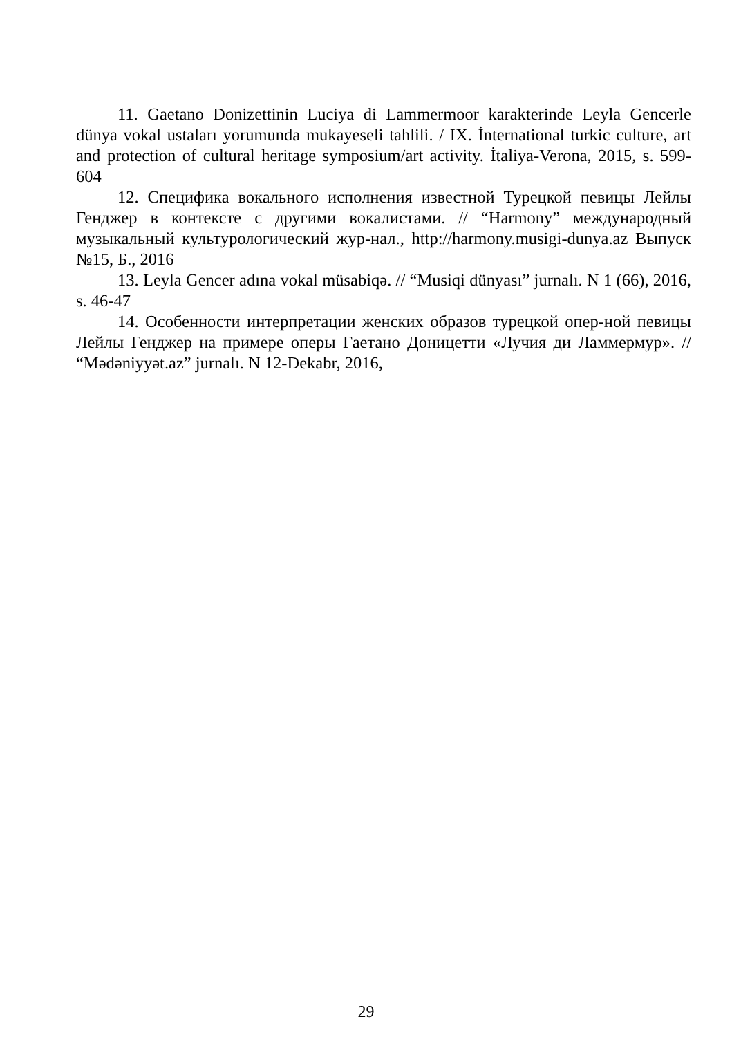11. Gaetano Donizettinin Luciya di Lammermoor karakterinde Leyla Gencerle dünya vokal ustaları yorumunda mukayeseli tahlili. / IX. İnternational turkic culture, art and protection of cultural heritage symposium/art activity. İtaliya-Verona, 2015, s. 599-604
12. Специфика вокального исполнения известной Турецкой певицы Лейлы Генджер в контексте с другими вокалистами. // “Harmony” международный музыкальный культурологический жур-нал., http://harmony.musigi-dunya.az Выпуск №15, Б., 2016
13. Leyla Gencer adına vokal müsabiqə. // “Musiqi dünyası” jurnalı. N 1 (66), 2016, s. 46-47
14. Особенности интерпретации женских образов турецкой опер-ной певицы Лейлы Генджер на примере оперы Гаетано Доницетти «Лучия ди Ламмермур». // “Mədəniyyət.az” jurnalı. N 12-Dekabr, 2016,
29